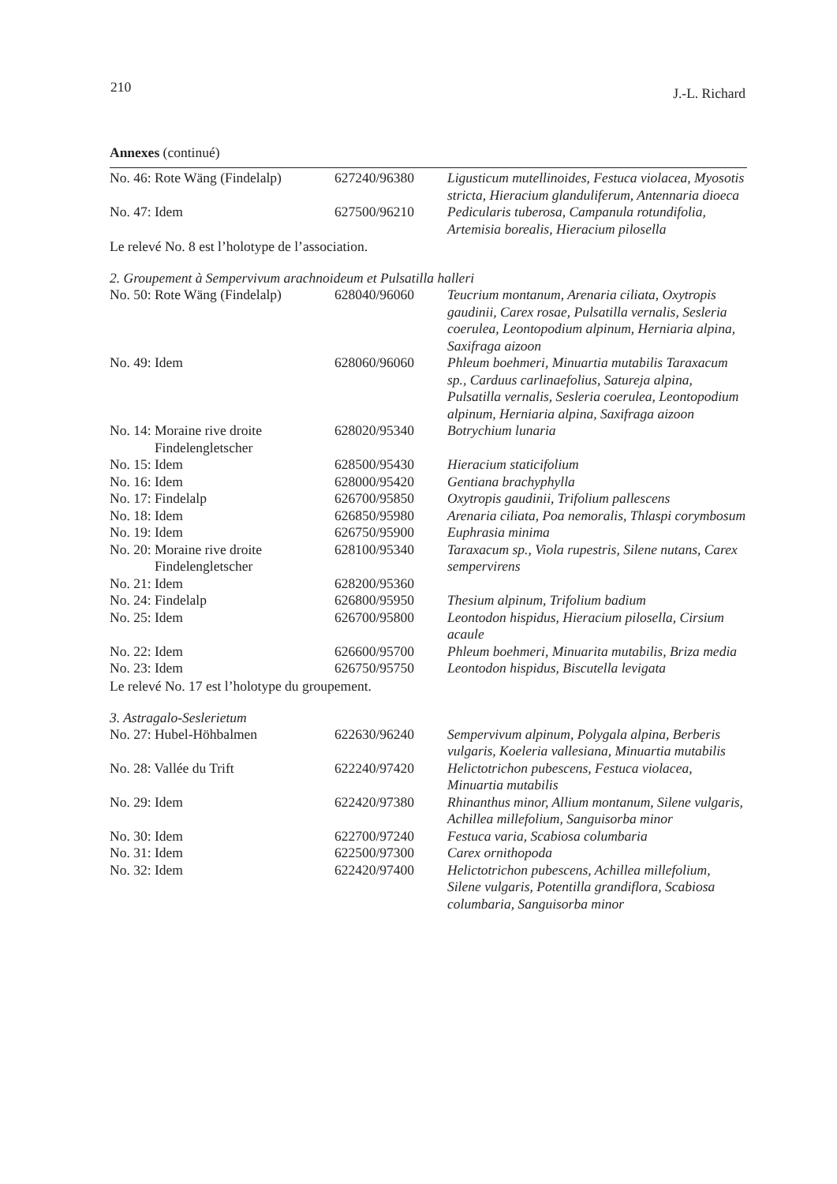210 J.-L. Richard
Annexes (continué)
| No. 46: Rote Wäng (Findelalp) | 627240/96380 | Ligusticum mutellinoides, Festuca violacea, Myosotis stricta, Hieracium glanduliferum, Antennaria dioeca |
| No. 47: Idem | 627500/96210 | Pedicularis tuberosa, Campanula rotundifolia, Artemisia borealis, Hieracium pilosella |
Le relevé No. 8 est l’holotype de l’association.
2. Groupement à Sempervivum arachnoideum et Pulsatilla halleri
| No. 50: Rote Wäng (Findelalp) | 628040/96060 | Teucrium montanum, Arenaria ciliata, Oxytropis gaudinii, Carex rosae, Pulsatilla vernalis, Sesleria coerulea, Leontopodium alpinum, Herniaria alpina, Saxifraga aizoon |
| No. 49: Idem | 628060/96060 | Phleum boehmeri, Minuartia mutabilis Taraxacum sp., Carduus carlinaefolius, Satureja alpina, Pulsatilla vernalis, Sesleria coerulea, Leontopodium alpinum, Herniaria alpina, Saxifraga aizoon |
| No. 14: Moraine rive droite Findelengletscher | 628020/95340 | Botrychium lunaria |
| No. 15: Idem | 628500/95430 | Hieracium staticifolium |
| No. 16: Idem | 628000/95420 | Gentiana brachyphylla |
| No. 17: Findelalp | 626700/95850 | Oxytropis gaudinii, Trifolium pallescens |
| No. 18: Idem | 626850/95980 | Arenaria ciliata, Poa nemoralis, Thlaspi corymbosum |
| No. 19: Idem | 626750/95900 | Euphrasia minima |
| No. 20: Moraine rive droite Findelengletscher | 628100/95340 | Taraxacum sp., Viola rupestris, Silene nutans, Carex sempervirens |
| No. 21: Idem | 628200/95360 | |
| No. 24: Findelalp | 626800/95950 | Thesium alpinum, Trifolium badium |
| No. 25: Idem | 626700/95800 | Leontodon hispidus, Hieracium pilosella, Cirsium acaule |
| No. 22: Idem | 626600/95700 | Phleum boehmeri, Minuarita mutabilis, Briza media |
| No. 23: Idem | 626750/95750 | Leontodon hispidus, Biscutella levigata |
Le relevé No. 17 est l’holotype du groupement.
3. Astragalo-Seslerietum
| No. 27: Hubel-Höhbalmen | 622630/96240 | Sempervivum alpinum, Polygala alpina, Berberis vulgaris, Koeleria vallesiana, Minuartia mutabilis |
| No. 28: Vallée du Trift | 622240/97420 | Helictotrichon pubescens, Festuca violacea, Minuartia mutabilis |
| No. 29: Idem | 622420/97380 | Rhinanthus minor, Allium montanum, Silene vulgaris, Achillea millefolium, Sanguisorba minor |
| No. 30: Idem | 622700/97240 | Festuca varia, Scabiosa columbaria |
| No. 31: Idem | 622500/97300 | Carex ornithopoda |
| No. 32: Idem | 622420/97400 | Helictotrichon pubescens, Achillea millefolium, Silene vulgaris, Potentilla grandiflora, Scabiosa columbaria, Sanguisorba minor |